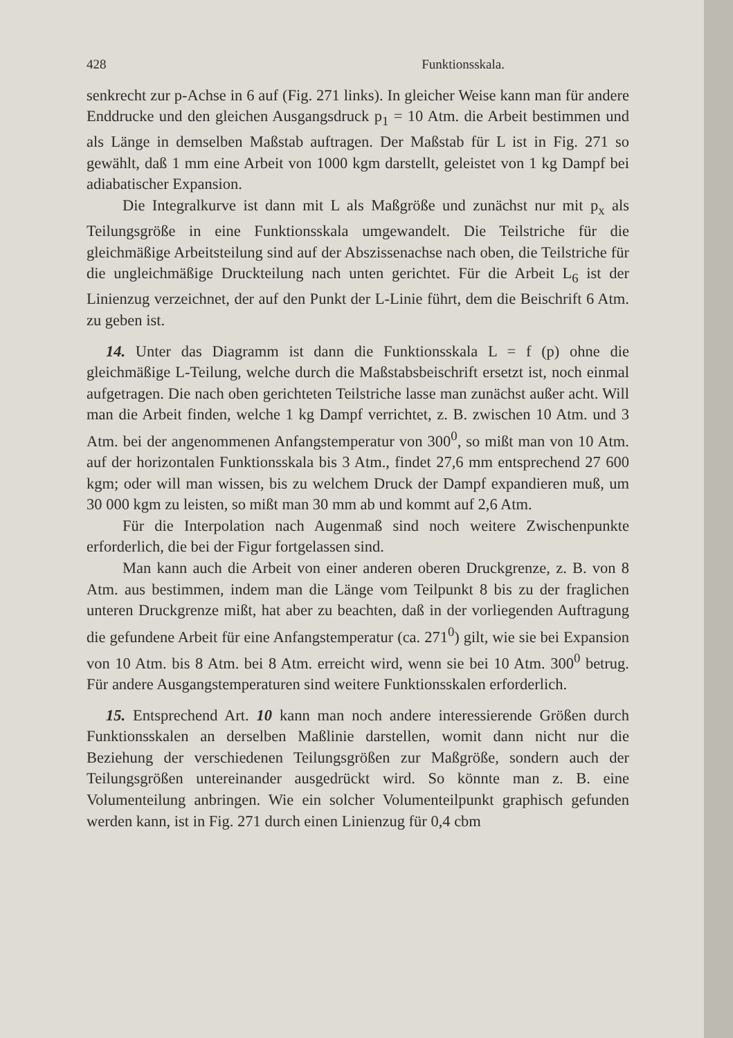428 Funktionsskala.
senkrecht zur p-Achse in 6 auf (Fig. 271 links). In gleicher Weise kann man für andere Enddrucke und den gleichen Ausgangsdruck p<sub>1</sub> = 10 Atm. die Arbeit bestimmen und als Länge in demselben Maßstab auftragen. Der Maßstab für L ist in Fig. 271 so gewählt, daß 1 mm eine Arbeit von 1000 kgm darstellt, geleistet von 1 kg Dampf bei adiabatischer Expansion.
Die Integralkurve ist dann mit L als Maßgröße und zunächst nur mit p<sub>x</sub> als Teilungsgröße in eine Funktionsskala umgewandelt. Die Teilstriche für die gleichmäßige Arbeitsteilung sind auf der Abszissenachse nach oben, die Teilstriche für die ungleichmäßige Druckteilung nach unten gerichtet. Für die Arbeit L<sub>6</sub> ist der Linienzug verzeichnet, der auf den Punkt der L-Linie führt, dem die Beischrift 6 Atm. zu geben ist.
14. Unter das Diagramm ist dann die Funktionsskala L = f (p) ohne die gleichmäßige L-Teilung, welche durch die Maßstabsbeischrift ersetzt ist, noch einmal aufgetragen. Die nach oben gerichteten Teilstriche lasse man zunächst außer acht. Will man die Arbeit finden, welche 1 kg Dampf verrichtet, z. B. zwischen 10 Atm. und 3 Atm. bei der angenommenen Anfangstemperatur von 300<sup>0</sup>, so mißt man von 10 Atm. auf der horizontalen Funktionsskala bis 3 Atm., findet 27,6 mm entsprechend 27 600 kgm; oder will man wissen, bis zu welchem Druck der Dampf expandieren muß, um 30 000 kgm zu leisten, so mißt man 30 mm ab und kommt auf 2,6 Atm.
Für die Interpolation nach Augenmaß sind noch weitere Zwischenpunkte erforderlich, die bei der Figur fortgelassen sind.
Man kann auch die Arbeit von einer anderen oberen Druckgrenze, z. B. von 8 Atm. aus bestimmen, indem man die Länge vom Teilpunkt 8 bis zu der fraglichen unteren Druckgrenze mißt, hat aber zu beachten, daß in der vorliegenden Auftragung die gefundene Arbeit für eine Anfangstemperatur (ca. 271<sup>0</sup>) gilt, wie sie bei Expansion von 10 Atm. bis 8 Atm. bei 8 Atm. erreicht wird, wenn sie bei 10 Atm. 300<sup>0</sup> betrug. Für andere Ausgangstemperaturen sind weitere Funktionsskalen erforderlich.
15. Entsprechend Art. 10 kann man noch andere interessierende Größen durch Funktionsskalen an derselben Maßlinie darstellen, womit dann nicht nur die Beziehung der verschiedenen Teilungsgrößen zur Maßgröße, sondern auch der Teilungsgrößen untereinander ausgedrückt wird. So könnte man z. B. eine Volumenteilung anbringen. Wie ein solcher Volumenteilpunkt graphisch gefunden werden kann, ist in Fig. 271 durch einen Linienzug für 0,4 cbm